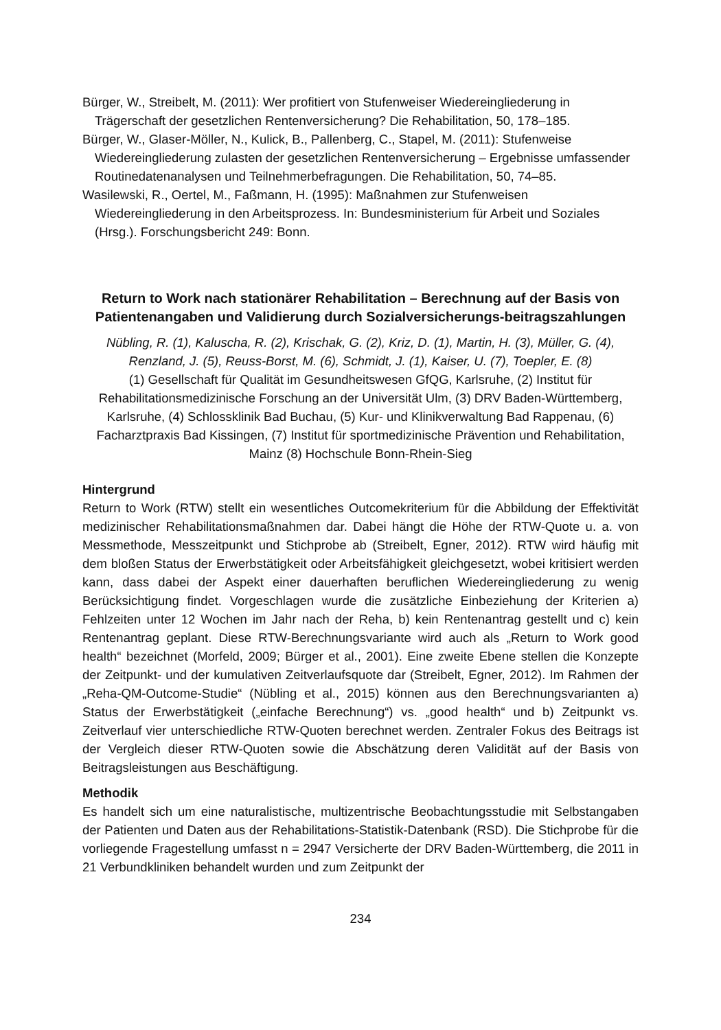Bürger, W., Streibelt, M. (2011): Wer profitiert von Stufenweiser Wiedereingliederung in Trägerschaft der gesetzlichen Rentenversicherung? Die Rehabilitation, 50, 178–185.
Bürger, W., Glaser-Möller, N., Kulick, B., Pallenberg, C., Stapel, M. (2011): Stufenweise Wiedereingliederung zulasten der gesetzlichen Rentenversicherung – Ergebnisse umfassender Routinedatenanalysen und Teilnehmerbefragungen. Die Rehabilitation, 50, 74–85.
Wasilewski, R., Oertel, M., Faßmann, H. (1995): Maßnahmen zur Stufenweisen Wiedereingliederung in den Arbeitsprozess. In: Bundesministerium für Arbeit und Soziales (Hrsg.). Forschungsbericht 249: Bonn.
Return to Work nach stationärer Rehabilitation – Berechnung auf der Basis von Patientenangaben und Validierung durch Sozialversicherungs-beitragszahlungen
Nübling, R. (1), Kaluscha, R. (2), Krischak, G. (2), Kriz, D. (1), Martin, H. (3), Müller, G. (4), Renzland, J. (5), Reuss-Borst, M. (6), Schmidt, J. (1), Kaiser, U. (7), Toepler, E. (8)
(1) Gesellschaft für Qualität im Gesundheitswesen GfQG, Karlsruhe, (2) Institut für Rehabilitationsmedizinische Forschung an der Universität Ulm, (3) DRV Baden-Württemberg, Karlsruhe, (4) Schlossklinik Bad Buchau, (5) Kur- und Klinikverwaltung Bad Rappenau, (6) Facharztpraxis Bad Kissingen, (7) Institut für sportmedizinische Prävention und Rehabilitation, Mainz (8) Hochschule Bonn-Rhein-Sieg
Hintergrund
Return to Work (RTW) stellt ein wesentliches Outcomekriterium für die Abbildung der Effektivität medizinischer Rehabilitationsmaßnahmen dar. Dabei hängt die Höhe der RTW-Quote u. a. von Messmethode, Messzeitpunkt und Stichprobe ab (Streibelt, Egner, 2012). RTW wird häufig mit dem bloßen Status der Erwerbstätigkeit oder Arbeitsfähigkeit gleichgesetzt, wobei kritisiert werden kann, dass dabei der Aspekt einer dauerhaften beruflichen Wiedereingliederung zu wenig Berücksichtigung findet. Vorgeschlagen wurde die zusätzliche Einbeziehung der Kriterien a) Fehlzeiten unter 12 Wochen im Jahr nach der Reha, b) kein Rentenantrag gestellt und c) kein Rentenantrag geplant. Diese RTW-Berechnungsvariante wird auch als „Return to Work good health“ bezeichnet (Morfeld, 2009; Bürger et al., 2001). Eine zweite Ebene stellen die Konzepte der Zeitpunkt- und der kumulativen Zeitverlaufsquote dar (Streibelt, Egner, 2012). Im Rahmen der „Reha-QM-Outcome-Studie“ (Nübling et al., 2015) können aus den Berechnungsvarianten a) Status der Erwerbstätigkeit („einfache Berechnung“) vs. „good health“ und b) Zeitpunkt vs. Zeitverlauf vier unterschiedliche RTW-Quoten berechnet werden. Zentraler Fokus des Beitrags ist der Vergleich dieser RTW-Quoten sowie die Abschätzung deren Validität auf der Basis von Beitragsleistungen aus Beschäftigung.
Methodik
Es handelt sich um eine naturalistische, multizentrische Beobachtungsstudie mit Selbstangaben der Patienten und Daten aus der Rehabilitations-Statistik-Datenbank (RSD). Die Stichprobe für die vorliegende Fragestellung umfasst n = 2947 Versicherte der DRV Baden-Württemberg, die 2011 in 21 Verbundkliniken behandelt wurden und zum Zeitpunkt der
234